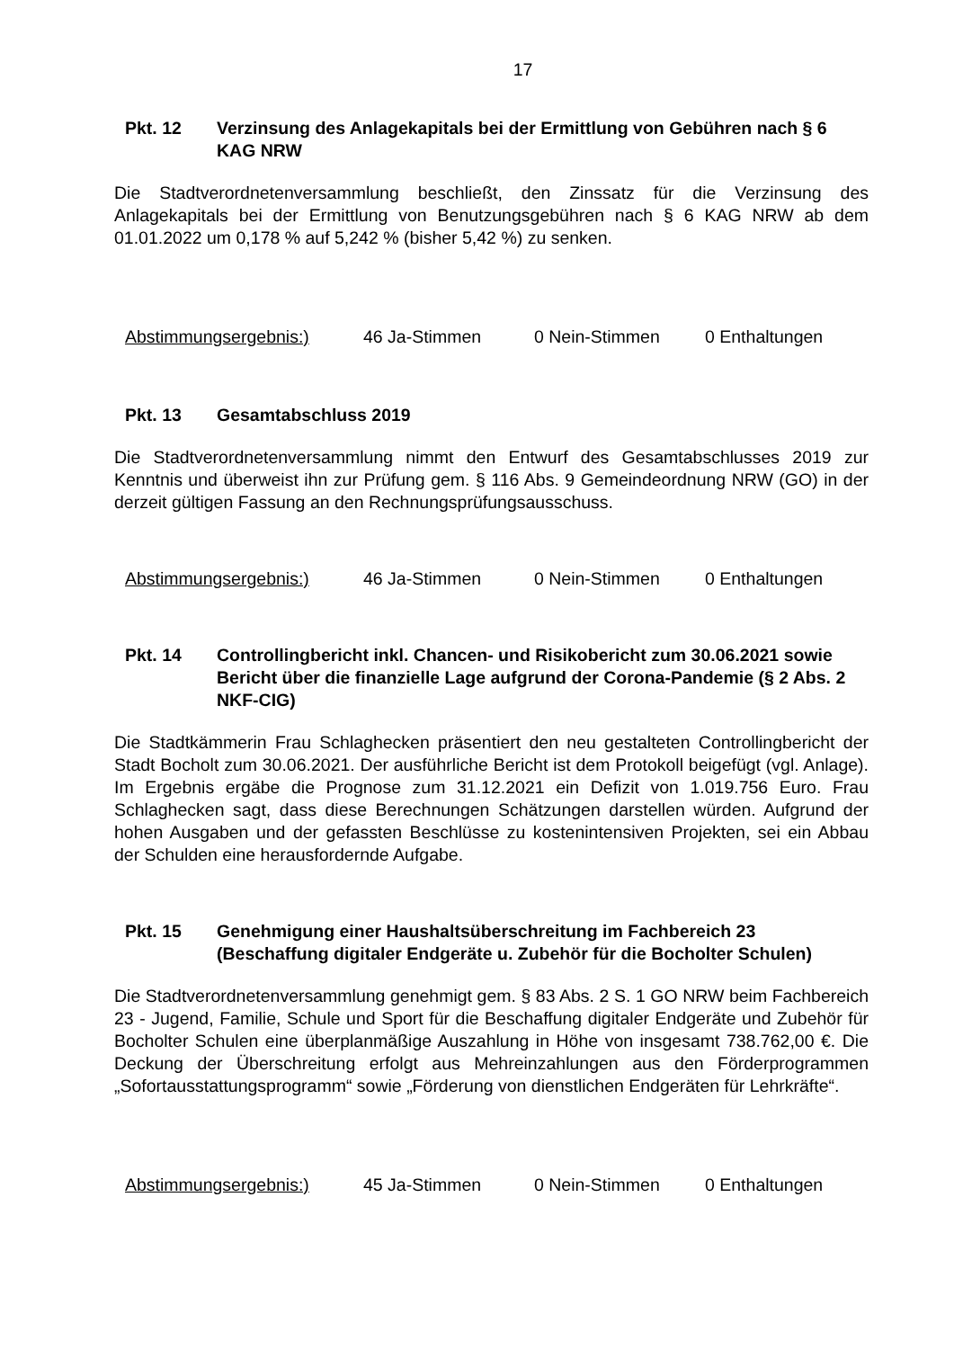17
Pkt. 12 Verzinsung des Anlagekapitals bei der Ermittlung von Gebühren nach § 6 KAG NRW
Die Stadtverordnetenversammlung beschließt, den Zinssatz für die Verzinsung des Anlagekapitals bei der Ermittlung von Benutzungsgebühren nach § 6 KAG NRW ab dem 01.01.2022 um 0,178 % auf 5,242 % (bisher 5,42 %) zu senken.
Abstimmungsergebnis:) 46 Ja-Stimmen 0 Nein-Stimmen 0 Enthaltungen
Pkt. 13 Gesamtabschluss 2019
Die Stadtverordnetenversammlung nimmt den Entwurf des Gesamtabschlusses 2019 zur Kenntnis und überweist ihn zur Prüfung gem. § 116 Abs. 9 Gemeindeordnung NRW (GO) in der derzeit gültigen Fassung an den Rechnungsprüfungsausschuss.
Abstimmungsergebnis:) 46 Ja-Stimmen 0 Nein-Stimmen 0 Enthaltungen
Pkt. 14 Controllingbericht inkl. Chancen- und Risikobericht zum 30.06.2021 sowie Bericht über die finanzielle Lage aufgrund der Corona-Pandemie (§ 2 Abs. 2 NKF-CIG)
Die Stadtkämmerin Frau Schlaghecken präsentiert den neu gestalteten Controllingbericht der Stadt Bocholt zum 30.06.2021. Der ausführliche Bericht ist dem Protokoll beigefügt (vgl. Anlage). Im Ergebnis ergäbe die Prognose zum 31.12.2021 ein Defizit von 1.019.756 Euro. Frau Schlaghecken sagt, dass diese Berechnungen Schätzungen darstellen würden. Aufgrund der hohen Ausgaben und der gefassten Beschlüsse zu kostenintensiven Projekten, sei ein Abbau der Schulden eine herausfordernde Aufgabe.
Pkt. 15 Genehmigung einer Haushaltsüberschreitung im Fachbereich 23 (Beschaffung digitaler Endgeräte u. Zubehör für die Bocholter Schulen)
Die Stadtverordnetenversammlung genehmigt gem. § 83 Abs. 2 S. 1 GO NRW beim Fachbereich 23 - Jugend, Familie, Schule und Sport für die Beschaffung digitaler Endgeräte und Zubehör für Bocholter Schulen eine überplanmäßige Auszahlung in Höhe von insgesamt 738.762,00 €. Die Deckung der Überschreitung erfolgt aus Mehreinzahlungen aus den Förderprogrammen „Sofortausstattungsprogramm“ sowie „Förderung von dienstlichen Endgeräten für Lehrkräfte“.
Abstimmungsergebnis:) 45 Ja-Stimmen 0 Nein-Stimmen 0 Enthaltungen